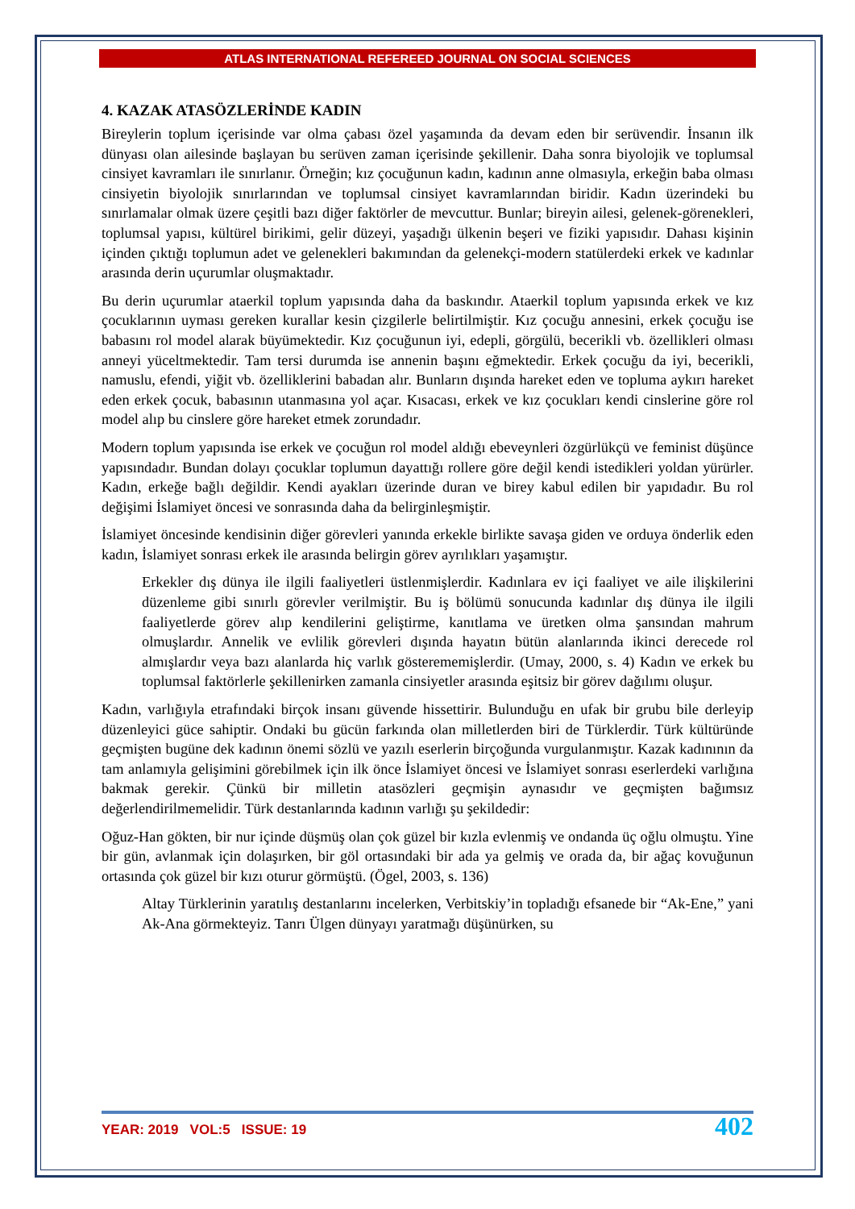ATLAS INTERNATIONAL REFEREED JOURNAL ON SOCIAL SCIENCES
4. KAZAK ATASÖZLERİNDE KADIN
Bireylerin toplum içerisinde var olma çabası özel yaşamında da devam eden bir serüvendir. İnsanın ilk dünyası olan ailesinde başlayan bu serüven zaman içerisinde şekillenir. Daha sonra biyolojik ve toplumsal cinsiyet kavramları ile sınırlanır. Örneğin; kız çocuğunun kadın, kadının anne olmasıyla, erkeğin baba olması cinsiyetin biyolojik sınırlarından ve toplumsal cinsiyet kavramlarından biridir. Kadın üzerindeki bu sınırlamalar olmak üzere çeşitli bazı diğer faktörler de mevcuttur. Bunlar; bireyin ailesi, gelenek-görenekleri, toplumsal yapısı, kültürel birikimi, gelir düzeyi, yaşadığı ülkenin beşeri ve fiziki yapısıdır. Dahası kişinin içinden çıktığı toplumun adet ve gelenekleri bakımından da gelenekçi-modern statülerdeki erkek ve kadınlar arasında derin uçurumlar oluşmaktadır.
Bu derin uçurumlar ataerkil toplum yapısında daha da baskındır. Ataerkil toplum yapısında erkek ve kız çocuklarının uyması gereken kurallar kesin çizgilerle belirtilmiştir. Kız çocuğu annesini, erkek çocuğu ise babasını rol model alarak büyümektedir. Kız çocuğunun iyi, edepli, görgülü, becerikli vb. özellikleri olması anneyi yüceltmektedir. Tam tersi durumda ise annenin başını eğmektedir. Erkek çocuğu da iyi, becerikli, namuslu, efendi, yiğit vb. özelliklerini babadan alır. Bunların dışında hareket eden ve topluma aykırı hareket eden erkek çocuk, babasının utanmasına yol açar. Kısacası, erkek ve kız çocukları kendi cinslerine göre rol model alıp bu cinslere göre hareket etmek zorundadır.
Modern toplum yapısında ise erkek ve çocuğun rol model aldığı ebeveynleri özgürlükçü ve feminist düşünce yapısındadır. Bundan dolayı çocuklar toplumun dayattığı rollere göre değil kendi istedikleri yoldan yürürler. Kadın, erkeğe bağlı değildir. Kendi ayakları üzerinde duran ve birey kabul edilen bir yapıdadır. Bu rol değişimi İslamiyet öncesi ve sonrasında daha da belirginleşmiştir.
İslamiyet öncesinde kendisinin diğer görevleri yanında erkekle birlikte savaşa giden ve orduya önderlik eden kadın, İslamiyet sonrası erkek ile arasında belirgin görev ayrılıkları yaşamıştır.
Erkekler dış dünya ile ilgili faaliyetleri üstlenmişlerdir. Kadınlara ev içi faaliyet ve aile ilişkilerini düzenleme gibi sınırlı görevler verilmiştir. Bu iş bölümü sonucunda kadınlar dış dünya ile ilgili faaliyetlerde görev alıp kendilerini geliştirme, kanıtlama ve üretken olma şansından mahrum olmuşlardır. Annelik ve evlilik görevleri dışında hayatın bütün alanlarında ikinci derecede rol almışlardır veya bazı alanlarda hiç varlık gösterememişlerdir. (Umay, 2000, s. 4) Kadın ve erkek bu toplumsal faktörlerle şekillenirken zamanla cinsiyetler arasında eşitsiz bir görev dağılımı oluşur.
Kadın, varlığıyla etrafındaki birçok insanı güvende hissettirir. Bulunduğu en ufak bir grubu bile derleyip düzenleyici güce sahiptir. Ondaki bu gücün farkında olan milletlerden biri de Türklerdir. Türk kültüründe geçmişten bugüne dek kadının önemi sözlü ve yazılı eserlerin birçoğunda vurgulanmıştır. Kazak kadınının da tam anlamıyla gelişimini görebilmek için ilk önce İslamiyet öncesi ve İslamiyet sonrası eserlerdeki varlığına bakmak gerekir. Çünkü bir milletin atasözleri geçmişin aynasıdır ve geçmişten bağımsız değerlendirilmemelidir. Türk destanlarında kadının varlığı şu şekildedir:
Oğuz-Han gökten, bir nur içinde düşmüş olan çok güzel bir kızla evlenmiş ve ondanda üç oğlu olmuştu. Yine bir gün, avlanmak için dolaşırken, bir göl ortasındaki bir ada ya gelmiş ve orada da, bir ağaç kovuğunun ortasında çok güzel bir kızı oturur görmüştü. (Ögel, 2003, s. 136)
Altay Türklerinin yaratılış destanlarını incelerken, Verbitskiy’in topladığı efsanede bir “Ak-Ene,” yani Ak-Ana görmekteyiz. Tanrı Ülgen dünyayı yaratmağı düşünürken, su
YEAR: 2019 VOL:5 ISSUE: 19 402